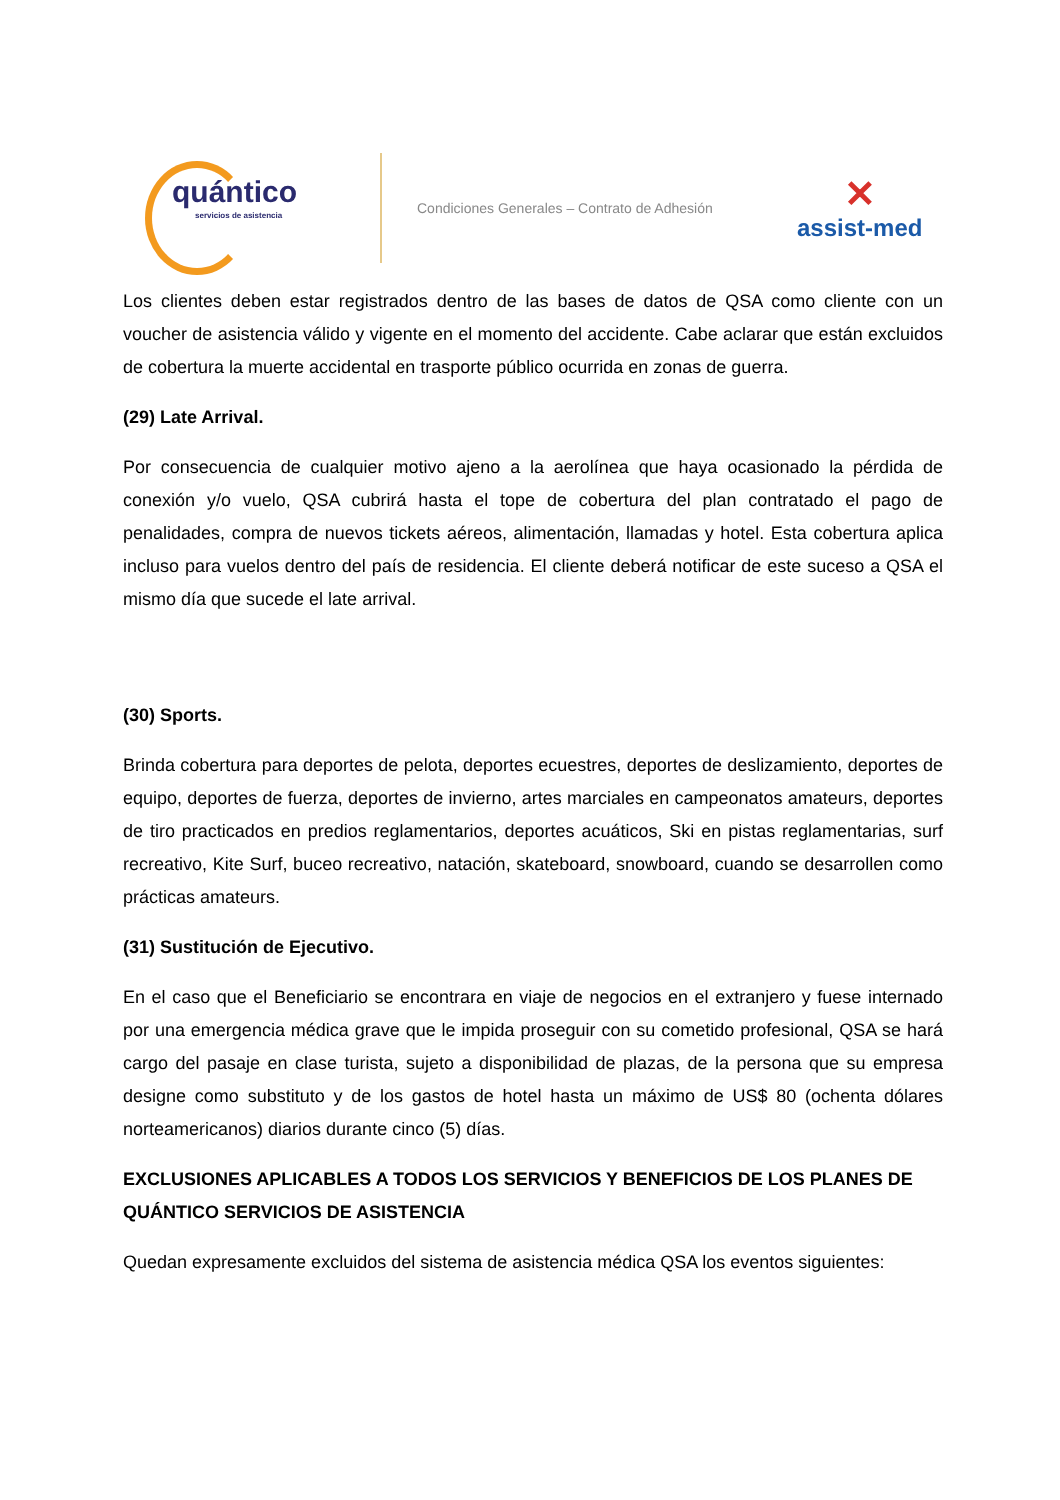quántico
servicios de asistencia
Condiciones Generales – Contrato de Adhesión
✕
assist-med
Los clientes deben estar registrados dentro de las bases de datos de QSA como cliente con un voucher de asistencia válido y vigente en el momento del accidente. Cabe aclarar que están excluidos de cobertura la muerte accidental en trasporte público ocurrida en zonas de guerra.
(29) Late Arrival.
Por consecuencia de cualquier motivo ajeno a la aerolínea que haya ocasionado la pérdida de conexión y/o vuelo, QSA cubrirá hasta el tope de cobertura del plan contratado el pago de penalidades, compra de nuevos tickets aéreos, alimentación, llamadas y hotel. Esta cobertura aplica incluso para vuelos dentro del país de residencia. El cliente deberá notificar de este suceso a QSA el mismo día que sucede el late arrival.
(30) Sports.
Brinda cobertura para deportes de pelota, deportes ecuestres, deportes de deslizamiento, deportes de equipo, deportes de fuerza, deportes de invierno, artes marciales en campeonatos amateurs, deportes de tiro practicados en predios reglamentarios, deportes acuáticos, Ski en pistas reglamentarias, surf recreativo, Kite Surf, buceo recreativo, natación, skateboard, snowboard, cuando se desarrollen como prácticas amateurs.
(31) Sustitución de Ejecutivo.
En el caso que el Beneficiario se encontrara en viaje de negocios en el extranjero y fuese internado por una emergencia médica grave que le impida proseguir con su cometido profesional, QSA se hará cargo del pasaje en clase turista, sujeto a disponibilidad de plazas, de la persona que su empresa designe como substituto y de los gastos de hotel hasta un máximo de US$ 80 (ochenta dólares norteamericanos) diarios durante cinco (5) días.
EXCLUSIONES APLICABLES A TODOS LOS SERVICIOS Y BENEFICIOS DE LOS PLANES DE QUÁNTICO SERVICIOS DE ASISTENCIA
Quedan expresamente excluidos del sistema de asistencia médica QSA los eventos siguientes: